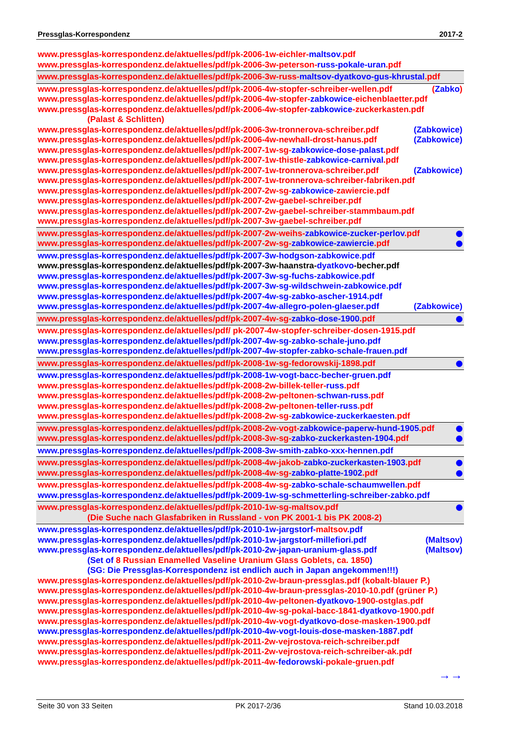Pressglas-Korrespondenz 2017-2
www.pressglas-korrespondenz.de/aktuelles/pdf/pk-2006-1w-eichler-maltsov.pdf
www.pressglas-korrespondenz.de/aktuelles/pdf/pk-2006-3w-peterson-russ-pokale-uran.pdf
www.pressglas-korrespondenz.de/aktuelles/pdf/pk-2006-3w-russ-maltsov-dyatkovo-gus-khrustal.pdf
www.pressglas-korrespondenz.de/aktuelles/pdf/pk-2006-4w-stopfer-schreiber-wellen.pdf (Zabko)
www.pressglas-korrespondenz.de/aktuelles/pdf/pk-2006-4w-stopfer-zabkowice-eichenblaetter.pdf
www.pressglas-korrespondenz.de/aktuelles/pdf/pk-2006-4w-stopfer-zabkowice-zuckerkasten.pdf
(Palast & Schlitten)
www.pressglas-korrespondenz.de/aktuelles/pdf/pk-2006-3w-tronnerova-schreiber.pdf (Zabkowice)
www.pressglas-korrespondenz.de/aktuelles/pdf/pk-2006-4w-newhall-drost-hanus.pdf (Zabkowice)
www.pressglas-korrespondenz.de/aktuelles/pdf/pk-2007-1w-sg-zabkowice-dose-palast.pdf
www.pressglas-korrespondenz.de/aktuelles/pdf/pk-2007-1w-thistle-zabkowice-carnival.pdf
www.pressglas-korrespondenz.de/aktuelles/pdf/pk-2007-1w-tronnerova-schreiber.pdf (Zabkowice)
www.pressglas-korrespondenz.de/aktuelles/pdf/pk-2007-1w-tronnerova-schreiber-fabriken.pdf
www.pressglas-korrespondenz.de/aktuelles/pdf/pk-2007-2w-sg-zabkowice-zawiercie.pdf
www.pressglas-korrespondenz.de/aktuelles/pdf/pk-2007-2w-gaebel-schreiber.pdf
www.pressglas-korrespondenz.de/aktuelles/pdf/pk-2007-2w-gaebel-schreiber-stammbaum.pdf
www.pressglas-korrespondenz.de/aktuelles/pdf/pk-2007-3w-gaebel-schreiber.pdf
www.pressglas-korrespondenz.de/aktuelles/pdf/pk-2007-2w-weihs-zabkowice-zucker-perlov.pdf
www.pressglas-korrespondenz.de/aktuelles/pdf/pk-2007-2w-sg-zabkowice-zawiercie.pdf
www.pressglas-korrespondenz.de/aktuelles/pdf/pk-2007-3w-hodgson-zabkowice.pdf
www.pressglas-korrespondenz.de/aktuelles/pdf/pk-2007-3w-haanstra-dyatkovo-becher.pdf
www.pressglas-korrespondenz.de/aktuelles/pdf/pk-2007-3w-sg-fuchs-zabkowice.pdf
www.pressglas-korrespondenz.de/aktuelles/pdf/pk-2007-3w-sg-wildschwein-zabkowice.pdf
www.pressglas-korrespondenz.de/aktuelles/pdf/pk-2007-4w-sg-zabko-ascher-1914.pdf
www.pressglas-korrespondenz.de/aktuelles/pdf/pk-2007-4w-allegro-polen-glaeser.pdf (Zabkowice)
www.pressglas-korrespondenz.de/aktuelles/pdf/pk-2007-4w-sg-zabko-dose-1900.pdf
www.pressglas-korrespondenz.de/aktuelles/pdf/ pk-2007-4w-stopfer-schreiber-dosen-1915.pdf
www.pressglas-korrespondenz.de/aktuelles/pdf/pk-2007-4w-sg-zabko-schale-juno.pdf
www.pressglas-korrespondenz.de/aktuelles/pdf/pk-2007-4w-stopfer-zabko-schale-frauen.pdf
www.pressglas-korrespondenz.de/aktuelles/pdf/pk-2008-1w-sg-fedorowskij-1898.pdf
www.pressglas-korrespondenz.de/aktuelles/pdf/pk-2008-1w-vogt-bacc-becher-gruen.pdf
www.pressglas-korrespondenz.de/aktuelles/pdf/pk-2008-2w-billek-teller-russ.pdf
www.pressglas-korrespondenz.de/aktuelles/pdf/pk-2008-2w-peltonen-schwan-russ.pdf
www.pressglas-korrespondenz.de/aktuelles/pdf/pk-2008-2w-peltonen-teller-russ.pdf
www.pressglas-korrespondenz.de/aktuelles/pdf/pk-2008-2w-sg-zabkowice-zuckerkaesten.pdf
www.pressglas-korrespondenz.de/aktuelles/pdf/pk-2008-2w-vogt-zabkowice-paperw-hund-1905.pdf
www.pressglas-korrespondenz.de/aktuelles/pdf/pk-2008-3w-sg-zabko-zuckerkasten-1904.pdf
www.pressglas-korrespondenz.de/aktuelles/pdf/pk-2008-3w-smith-zabko-xxx-hennen.pdf
www.pressglas-korrespondenz.de/aktuelles/pdf/pk-2008-4w-jakob-zabko-zuckerkasten-1903.pdf
www.pressglas-korrespondenz.de/aktuelles/pdf/pk-2008-4w-sg-zabko-platte-1902.pdf
www.pressglas-korrespondenz.de/aktuelles/pdf/pk-2008-4w-sg-zabko-schale-schaumwellen.pdf
www.pressglas-korrespondenz.de/aktuelles/pdf/pk-2009-1w-sg-schmetterling-schreiber-zabko.pdf
www.pressglas-korrespondenz.de/aktuelles/pdf/pk-2010-1w-sg-maltsov.pdf
(Die Suche nach Glasfabriken in Russland - von PK 2001-1 bis PK 2008-2)
www.pressglas-korrespondenz.de/aktuelles/pdf/pk-2010-1w-jargstorf-maltsov.pdf
www.pressglas-korrespondenz.de/aktuelles/pdf/pk-2010-1w-jargstorf-millefiori.pdf (Maltsov)
www.pressglas-korrespondenz.de/aktuelles/pdf/pk-2010-2w-japan-uranium-glass.pdf (Maltsov)
(Set of 8 Russian Enamelled Vaseline Uranium Glass Goblets, ca. 1850)
(SG: Die Pressglas-Korrespondenz ist endlich auch in Japan angekommen!!!)
www.pressglas-korrespondenz.de/aktuelles/pdf/pk-2010-2w-braun-pressglas.pdf (kobalt-blauer P.)
www.pressglas-korrespondenz.de/aktuelles/pdf/pk-2010-4w-braun-pressglas-2010-10.pdf (grüner P.)
www.pressglas-korrespondenz.de/aktuelles/pdf/pk-2010-4w-peltonen-dyatkovo-1900-ostglas.pdf
www.pressglas-korrespondenz.de/aktuelles/pdf/pk-2010-4w-sg-pokal-bacc-1841-dyatkovo-1900.pdf
www.pressglas-korrespondenz.de/aktuelles/pdf/pk-2010-4w-vogt-dyatkovo-dose-masken-1900.pdf
www.pressglas-korrespondenz.de/aktuelles/pdf/pk-2010-4w-vogt-louis-dose-masken-1887.pdf
www.pressglas-korrespondenz.de/aktuelles/pdf/pk-2011-2w-vejrostova-reich-schreiber.pdf
www.pressglas-korrespondenz.de/aktuelles/pdf/pk-2011-2w-vejrostova-reich-schreiber-ak.pdf
www.pressglas-korrespondenz.de/aktuelles/pdf/pk-2011-4w-fedorowski-pokale-gruen.pdf
→→
Seite 30 von 33 Seiten PK 2017-2/36 Stand 10.03.2018